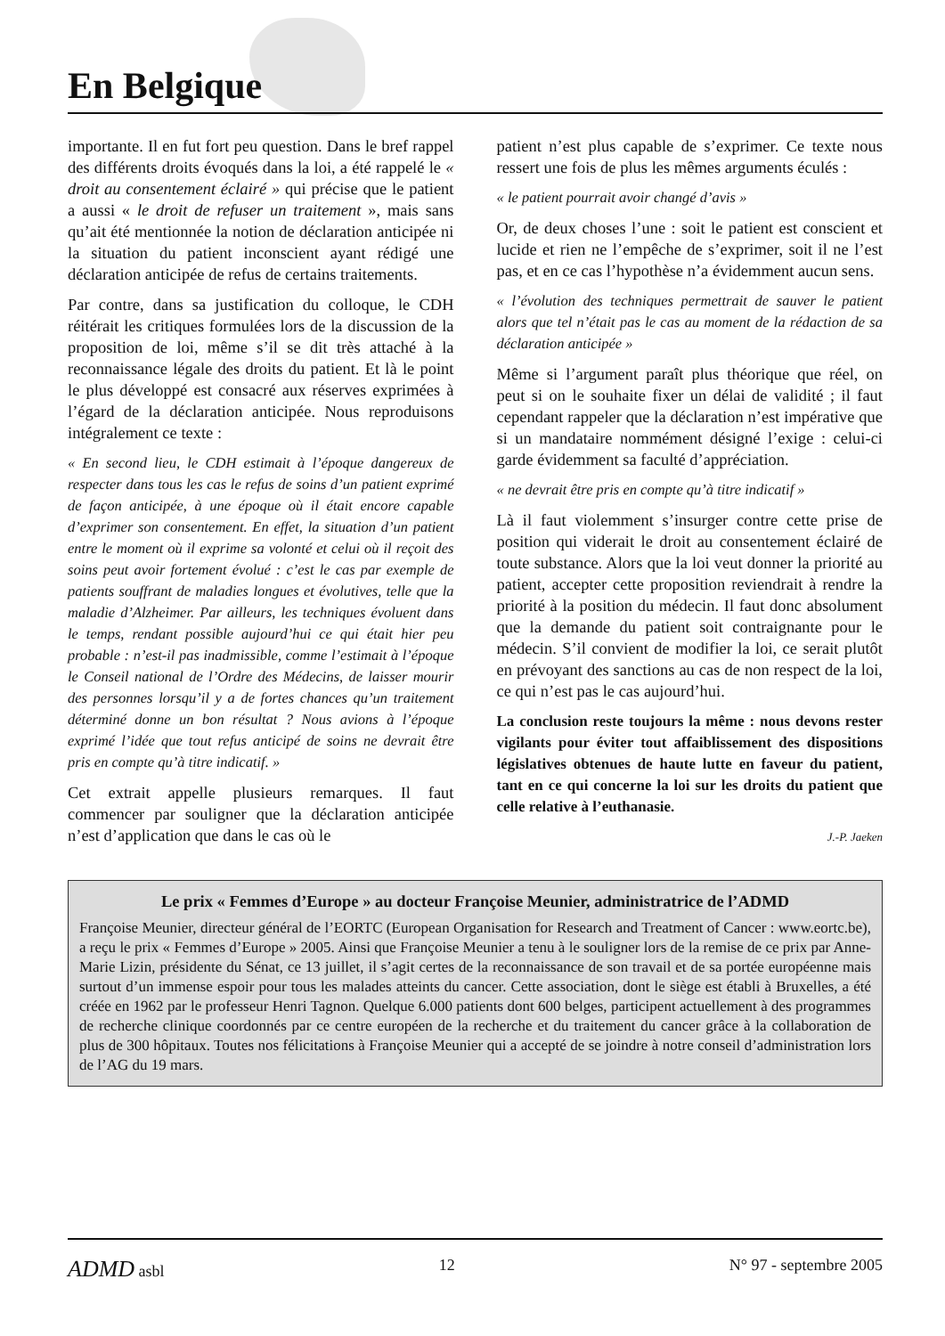En Belgique
importante. Il en fut fort peu question. Dans le bref rappel des différents droits évoqués dans la loi, a été rappelé le « droit au consentement éclairé » qui précise que le patient a aussi « le droit de refuser un traitement », mais sans qu’ait été mentionnée la notion de déclaration anticipée ni la situation du patient inconscient ayant rédigé une déclaration anticipée de refus de certains traitements.
Par contre, dans sa justification du colloque, le CDH réitérait les critiques formulées lors de la discussion de la proposition de loi, même s’il se dit très attaché à la reconnaissance légale des droits du patient. Et là le point le plus développé est consacré aux réserves exprimées à l’égard de la déclaration anticipée. Nous reproduisons intégralement ce texte :
« En second lieu, le CDH estimait à l’époque dangereux de respecter dans tous les cas le refus de soins d’un patient exprimé de façon anticipée, à une époque où il était encore capable d’exprimer son consentement. En effet, la situation d’un patient entre le moment où il exprime sa volonté et celui où il reçoit des soins peut avoir fortement évolué : c’est le cas par exemple de patients souffrant de maladies longues et évolutives, telle que la maladie d’Alzheimer. Par ailleurs, les techniques évoluent dans le temps, rendant possible aujourd’hui ce qui était hier peu probable : n’est-il pas inadmissible, comme l’estimait à l’époque le Conseil national de l’Ordre des Médecins, de laisser mourir des personnes lorsqu’il y a de fortes chances qu’un traitement déterminé donne un bon résultat ? Nous avions à l’époque exprimé l’idée que tout refus anticipé de soins ne devrait être pris en compte qu’à titre indicatif. »
Cet extrait appelle plusieurs remarques. Il faut commencer par souligner que la déclaration anticipée n’est d’application que dans le cas où le
patient n’est plus capable de s’exprimer. Ce texte nous ressert une fois de plus les mêmes arguments éculés :
« le patient pourrait avoir changé d’avis »
Or, de deux choses l’une : soit le patient est conscient et lucide et rien ne l’empêche de s’exprimer, soit il ne l’est pas, et en ce cas l’hypothèse n’a évidemment aucun sens.
« l’évolution des techniques permettrait de sauver le patient alors que tel n’était pas le cas au moment de la rédaction de sa déclaration anticipée »
Même si l’argument paraît plus théorique que réel, on peut si on le souhaite fixer un délai de validité ; il faut cependant rappeler que la déclaration n’est impérative que si un mandataire nommément désigné l’exige : celui-ci garde évidemment sa faculté d’appréciation.
« ne devrait être pris en compte qu’à titre indicatif »
Là il faut violemment s’insurger contre cette prise de position qui viderait le droit au consentement éclairé de toute substance. Alors que la loi veut donner la priorité au patient, accepter cette proposition reviendrait à rendre la priorité à la position du médecin. Il faut donc absolument que la demande du patient soit contraignante pour le médecin. S’il convient de modifier la loi, ce serait plutôt en prévoyant des sanctions au cas de non respect de la loi, ce qui n’est pas le cas aujourd’hui.
La conclusion reste toujours la même : nous devons rester vigilants pour éviter tout affaiblissement des dispositions législatives obtenues de haute lutte en faveur du patient, tant en ce qui concerne la loi sur les droits du patient que celle relative à l’euthanasie.
J.-P. Jaeken
Le prix « Femmes d’Europe » au docteur Françoise Meunier, administratrice de l’ADMD
Françoise Meunier, directeur général de l’EORTC (European Organisation for Research and Treatment of Cancer : www.eortc.be), a reçu le prix « Femmes d’Europe » 2005. Ainsi que Françoise Meunier a tenu à le souligner lors de la remise de ce prix par Anne-Marie Lizin, présidente du Sénat, ce 13 juillet, il s’agit certes de la reconnaissance de son travail et de sa portée européenne mais surtout d’un immense espoir pour tous les malades atteints du cancer. Cette association, dont le siège est établi à Bruxelles, a été créée en 1962 par le professeur Henri Tagnon. Quelque 6.000 patients dont 600 belges, participent actuellement à des programmes de recherche clinique coordonnés par ce centre européen de la recherche et du traitement du cancer grâce à la collaboration de plus de 300 hôpitaux. Toutes nos félicitations à Françoise Meunier qui a accepté de se joindre à notre conseil d’administration lors de l’AG du 19 mars.
ADMD asbl 12 N° 97 - septembre 2005